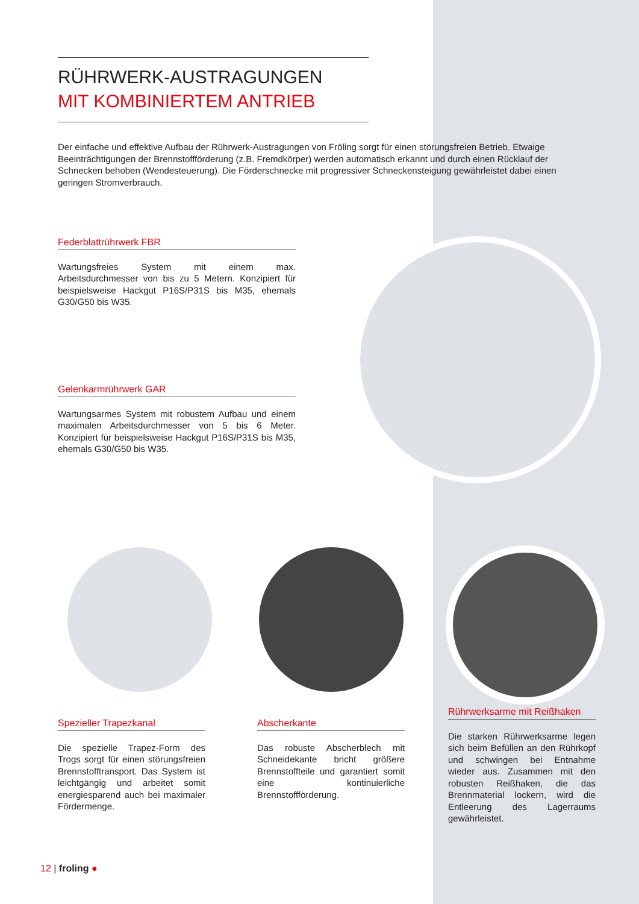RÜHRWERK-AUSTRAGUNGEN
MIT KOMBINIERTEM ANTRIEB
Der einfache und effektive Aufbau der Rührwerk-Austragungen von Fröling sorgt für einen störungsfreien Betrieb. Etwaige Beeinträchtigungen der Brennstoffförderung (z.B. Fremdkörper) werden automatisch erkannt und durch einen Rücklauf der Schnecken behoben (Wendesteuerung). Die Förderschnecke mit progressiver Schneckensteigung gewährleistet dabei einen geringen Stromverbrauch.
Federblattrührwerk FBR
Wartungsfreies System mit einem max. Arbeitsdurchmesser von bis zu 5 Metern. Konzipiert für beispielsweise Hackgut P16S/P31S bis M35, ehemals G30/G50 bis W35.
Gelenkarmrührwerk GAR
Wartungsarmes System mit robustem Aufbau und einem maximalen Arbeitsdurchmesser von 5 bis 6 Meter. Konzipiert für beispielsweise Hackgut P16S/P31S bis M35, ehemals G30/G50 bis W35.
Spezieller Trapezkanal
Die spezielle Trapez-Form des Trogs sorgt für einen störungsfreien Brennstofftransport. Das System ist leichtgängig und arbeitet somit energiesparend auch bei maximaler Fördermenge.
Abscherkante
Das robuste Abscherblech mit Schneidekante bricht größere Brennstoffteile und garantiert somit eine kontinuierliche Brennstoffförderung.
Rührwerksarme mit Reißhaken
Die starken Rührwerksarme legen sich beim Befüllen an den Rührkopf und schwingen bei Entnahme wieder aus. Zusammen mit den robusten Reißhaken, die das Brennmaterial lockern, wird die Entleerung des Lagerraums gewährleistet.
12 | froling ●